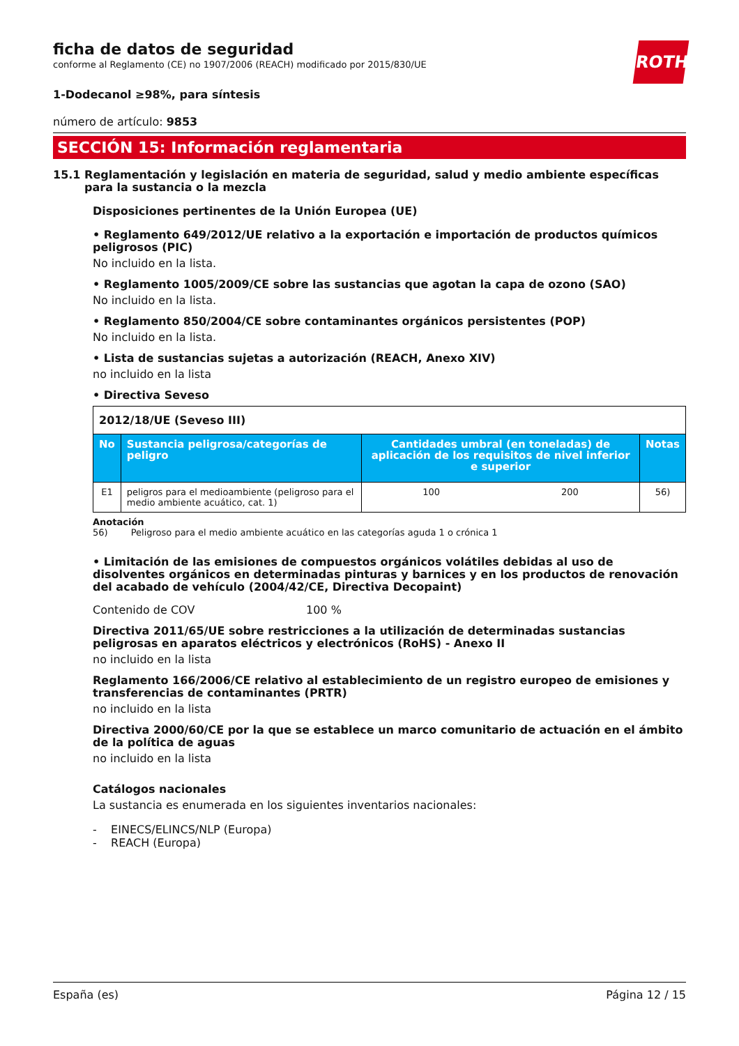ROTH
ficha de datos de seguridad
conforme al Reglamento (CE) no 1907/2006 (REACH) modificado por 2015/830/UE
1-Dodecanol ≥98%, para síntesis
número de artículo: 9853
SECCIÓN 15: Información reglamentaria
15.1 Reglamentación y legislación en materia de seguridad, salud y medio ambiente específicas para la sustancia o la mezcla
Disposiciones pertinentes de la Unión Europea (UE)
• Reglamento 649/2012/UE relativo a la exportación e importación de productos químicos peligrosos (PIC)
No incluido en la lista.
• Reglamento 1005/2009/CE sobre las sustancias que agotan la capa de ozono (SAO)
No incluido en la lista.
• Reglamento 850/2004/CE sobre contaminantes orgánicos persistentes (POP)
No incluido en la lista.
• Lista de sustancias sujetas a autorización (REACH, Anexo XIV)
no incluido en la lista
• Directiva Seveso
| 2012/18/UE (Seveso III) | | | | |
| No | Sustancia peligrosa/categorías de peligro | Cantidades umbral (en toneladas) de aplicación de los requisitos de nivel inferior e superior | | Notas |
| E1 | peligros para el medioambiente (peligroso para el medio ambiente acuático, cat. 1) | 100 | 200 | 56) |
Anotación
56) Peligroso para el medio ambiente acuático en las categorías aguda 1 o crónica 1
• Limitación de las emisiones de compuestos orgánicos volátiles debidas al uso de disolventes orgánicos en determinadas pinturas y barnices y en los productos de renovación del acabado de vehículo (2004/42/CE, Directiva Decopaint)
Contenido de COV 100 %
Directiva 2011/65/UE sobre restricciones a la utilización de determinadas sustancias peligrosas en aparatos eléctricos y electrónicos (RoHS) - Anexo II
no incluido en la lista
Reglamento 166/2006/CE relativo al establecimiento de un registro europeo de emisiones y transferencias de contaminantes (PRTR)
no incluido en la lista
Directiva 2000/60/CE por la que se establece un marco comunitario de actuación en el ámbito de la política de aguas
no incluido en la lista
Catálogos nacionales
La sustancia es enumerada en los siguientes inventarios nacionales:
- EINECS/ELINCS/NLP (Europa)
- REACH (Europa)
España (es) Página 12 / 15